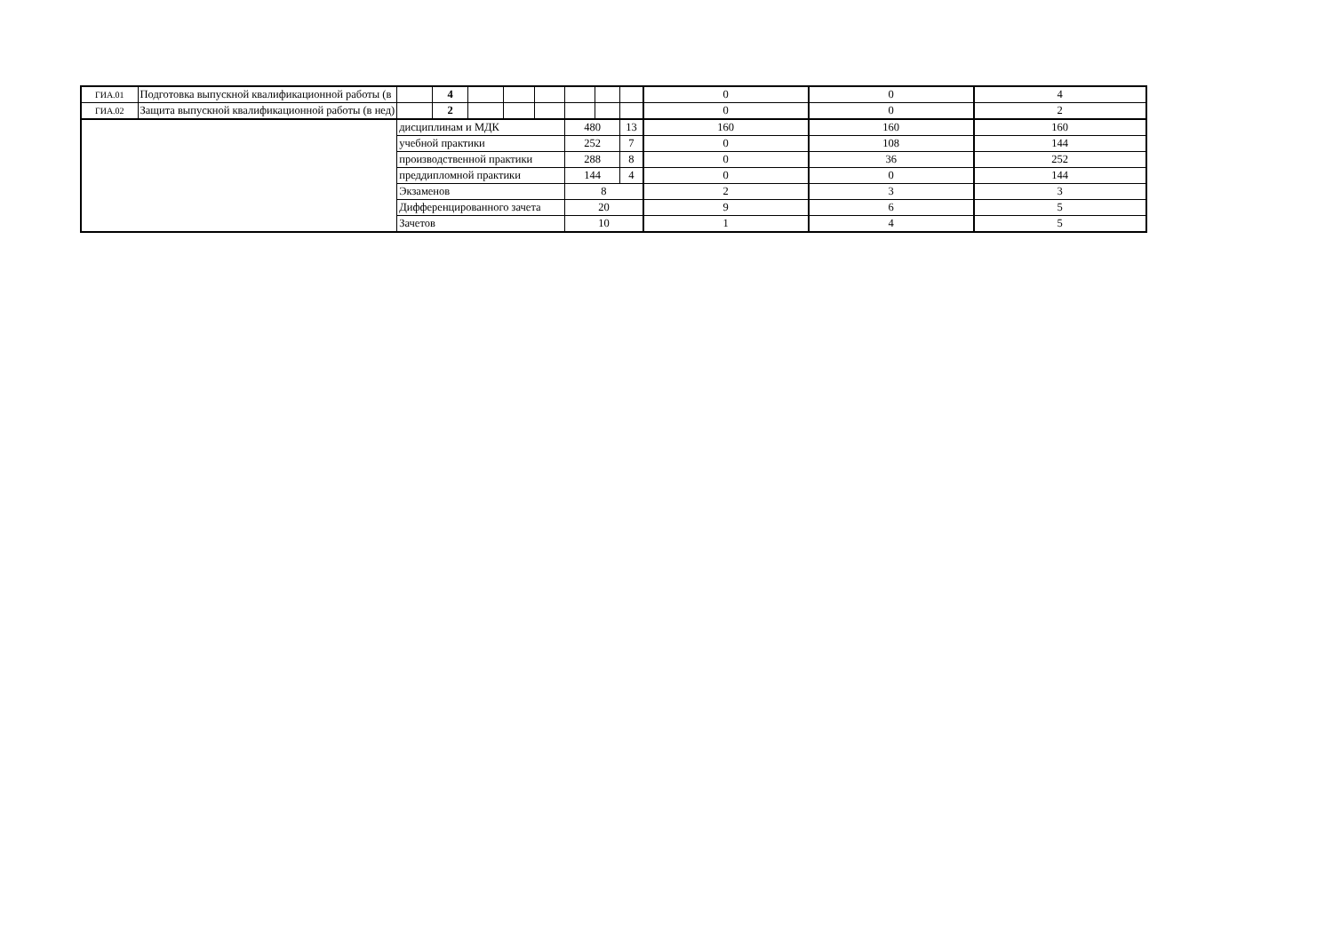| ГИА.01 | Подготовка выпускной квалификационной работы (в | | 4 | | | | | | | 0 | 0 | 4 |
| ГИА.02 | Защита выпускной квалификационной работы (в нед) | | 2 | | | | | | | 0 | 0 | 2 |
| | | дисциплинам и МДК | | | | | 480 | | 13 | 160 | 160 | 160 |
| | | учебной практики | | | | | 252 | | 7 | 0 | 108 | 144 |
| | | производственной практики | | | | | 288 | | 8 | 0 | 36 | 252 |
| | | преддипломной практики | | | | | 144 | | 4 | 0 | 0 | 144 |
| | | Экзаменов | | | | | 8 | | | 2 | 3 | 3 |
| | | Дифференцированного зачета | | | | | 20 | | | 9 | 6 | 5 |
| | | Зачетов | | | | | 10 | | | 1 | 4 | 5 |